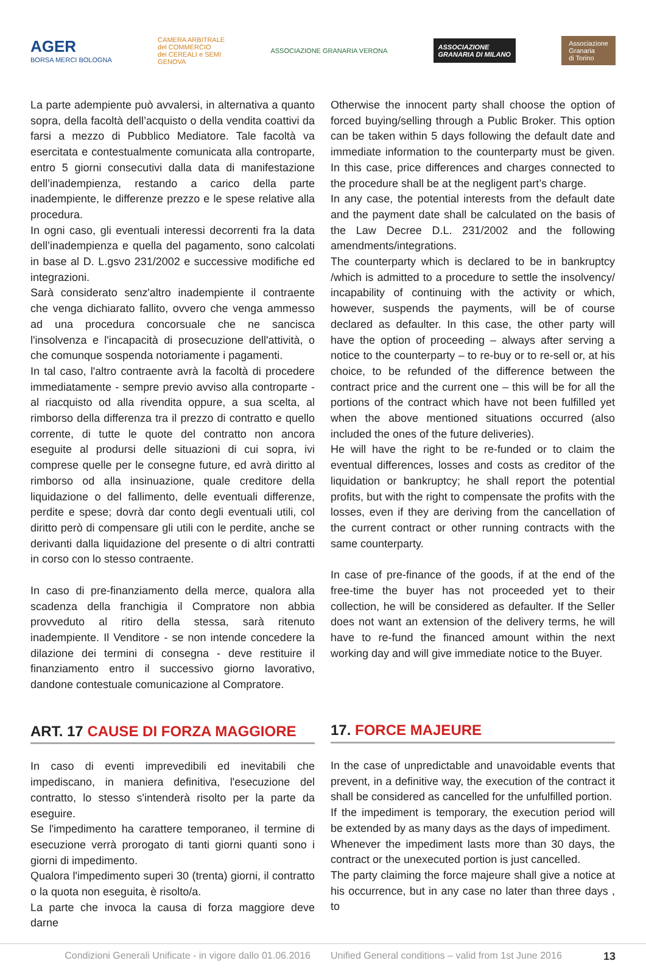AGER
BORSA MERCI BOLOGNA
CAMERA ARBITRALE
del COMMERCIO
dei CEREALI e SEMI
GENOVA
ASSOCIAZIONE GRANARIA VERONA
ASSOCIAZIONE
GRANARIA DI MILANO
Associazione
Granaria
di Torino
La parte adempiente può avvalersi, in alternativa a quanto sopra, della facoltà dell’acquisto o della vendita coattivi da farsi a mezzo di Pubblico Mediatore. Tale facoltà va esercitata e contestualmente comunicata alla controparte, entro 5 giorni consecutivi dalla data di manifestazione dell’inadempienza, restando a carico della parte inadempiente, le differenze prezzo e le spese relative alla procedura.
In ogni caso, gli eventuali interessi decorrenti fra la data dell’inadempienza e quella del pagamento, sono calcolati in base al D. L.gsvo 231/2002 e successive modifiche ed integrazioni.
Sarà considerato senz'altro inadempiente il contraente che venga dichiarato fallito, ovvero che venga ammesso ad una procedura concorsuale che ne sancisca l'insolvenza e l'incapacità di prosecuzione dell'attività, o che comunque sospenda notoriamente i pagamenti.
In tal caso, l'altro contraente avrà la facoltà di procedere immediatamente - sempre previo avviso alla controparte -al riacquisto od alla rivendita oppure, a sua scelta, al rimborso della differenza tra il prezzo di contratto e quello corrente, di tutte le quote del contratto non ancora eseguite al prodursi delle situazioni di cui sopra, ivi comprese quelle per le consegne future, ed avrà diritto al rimborso od alla insinuazione, quale creditore della liquidazione o del fallimento, delle eventuali differenze, perdite e spese; dovrà dar conto degli eventuali utili, col diritto però di compensare gli utili con le perdite, anche se derivanti dalla liquidazione del presente o di altri contratti in corso con lo stesso contraente.
In caso di pre-finanziamento della merce, qualora alla scadenza della franchigia il Compratore non abbia provveduto al ritiro della stessa, sarà ritenuto inadempiente. Il Venditore - se non intende concedere la dilazione dei termini di consegna - deve restituire il finanziamento entro il successivo giorno lavorativo, dandone contestuale comunicazione al Compratore.
ART. 17 CAUSE DI FORZA MAGGIORE
In caso di eventi imprevedibili ed inevitabili che impediscano, in maniera definitiva, l'esecuzione del contratto, lo stesso s'intenderà risolto per la parte da eseguire.
Se l'impedimento ha carattere temporaneo, il termine di esecuzione verrà prorogato di tanti giorni quanti sono i giorni di impedimento.
Qualora l'impedimento superi 30 (trenta) giorni, il contratto o la quota non eseguita, è risolto/a.
La parte che invoca la causa di forza maggiore deve darne
Otherwise the innocent party shall choose the option of forced buying/selling through a Public Broker. This option can be taken within 5 days following the default date and immediate information to the counterparty must be given. In this case, price differences and charges connected to the procedure shall be at the negligent part’s charge.
In any case, the potential interests from the default date and the payment date shall be calculated on the basis of the Law Decree D.L. 231/2002 and the following amendments/integrations.
The counterparty which is declared to be in bankruptcy /which is admitted to a procedure to settle the insolvency/ incapability of continuing with the activity or which, however, suspends the payments, will be of course declared as defaulter. In this case, the other party will have the option of proceeding – always after serving a notice to the counterparty – to re-buy or to re-sell or, at his choice, to be refunded of the difference between the contract price and the current one – this will be for all the portions of the contract which have not been fulfilled yet when the above mentioned situations occurred (also included the ones of the future deliveries).
He will have the right to be re-funded or to claim the eventual differences, losses and costs as creditor of the liquidation or bankruptcy; he shall report the potential profits, but with the right to compensate the profits with the losses, even if they are deriving from the cancellation of the current contract or other running contracts with the same counterparty.
In case of pre-finance of the goods, if at the end of the free-time the buyer has not proceeded yet to their collection, he will be considered as defaulter. If the Seller does not want an extension of the delivery terms, he will have to re-fund the financed amount within the next working day and will give immediate notice to the Buyer.
17. FORCE MAJEURE
In the case of unpredictable and unavoidable events that prevent, in a definitive way, the execution of the contract it shall be considered as cancelled for the unfulfilled portion.
If the impediment is temporary, the execution period will be extended by as many days as the days of impediment.
Whenever the impediment lasts more than 30 days, the contract or the unexecuted portion is just cancelled.
The party claiming the force majeure shall give a notice at his occurrence, but in any case no later than three days , to
Condizioni Generali Unificate - in vigore dallo 01.06.2016 Unified General conditions – valid from 1st June 2016 13